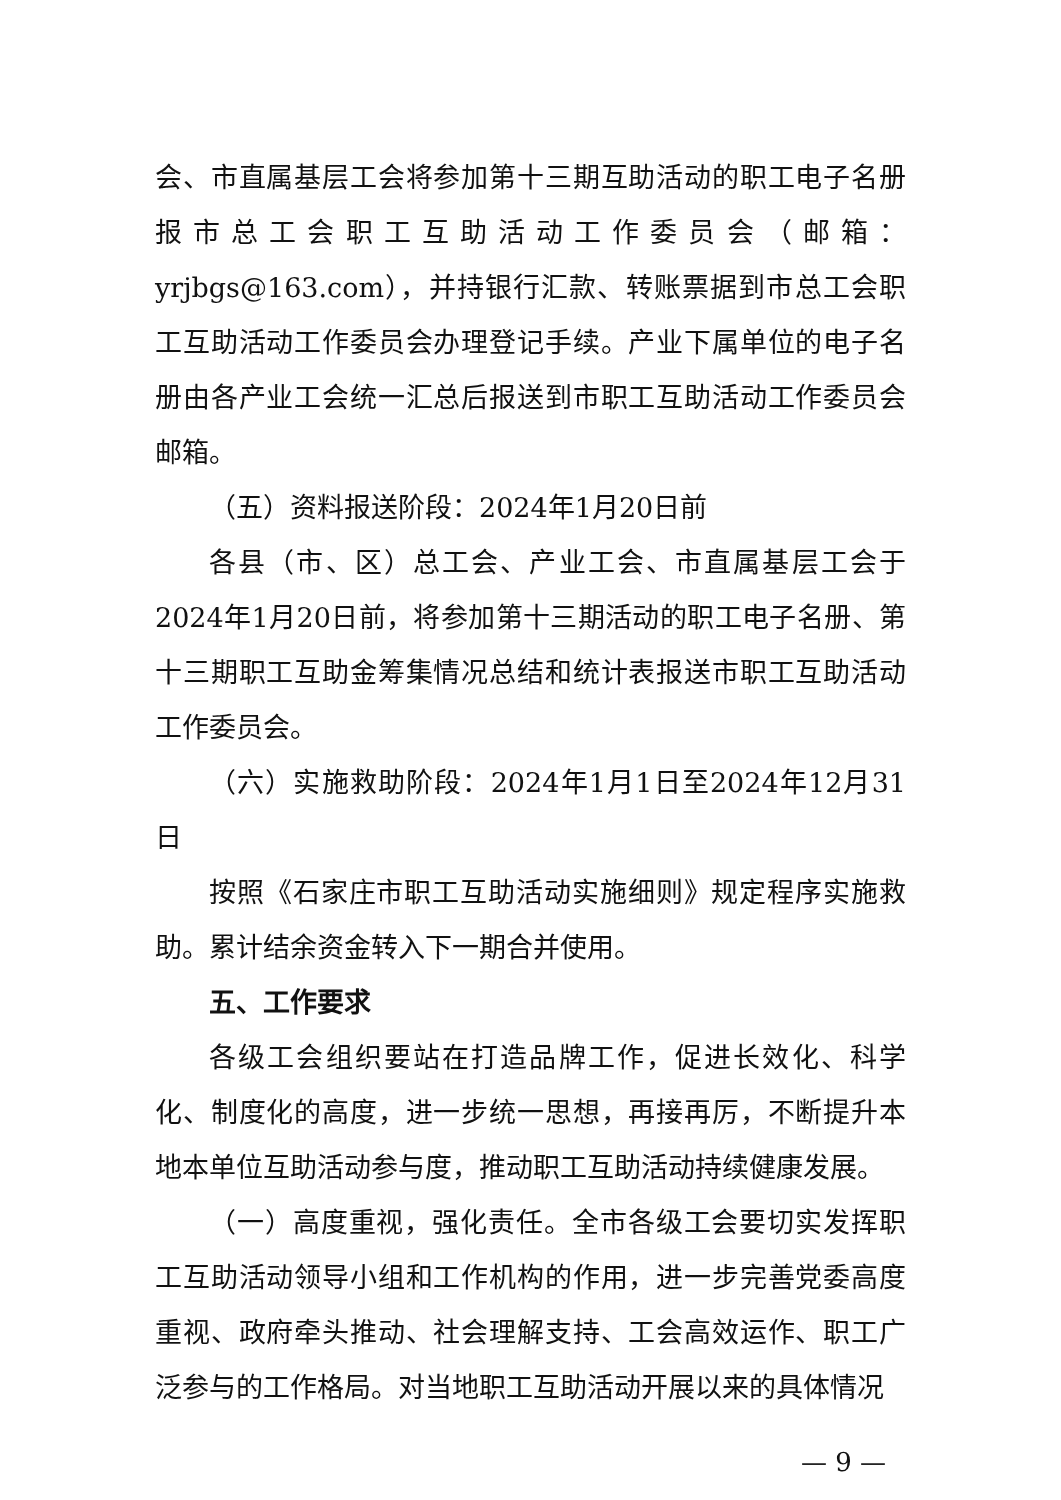会、市直属基层工会将参加第十三期互助活动的职工电子名册报市总工会职工互助活动工作委员会（邮箱：yrjbgs@163.com），并持银行汇款、转账票据到市总工会职工互助活动工作委员会办理登记手续。产业下属单位的电子名册由各产业工会统一汇总后报送到市职工互助活动工作委员会邮箱。
（五）资料报送阶段：2024年1月20日前
各县（市、区）总工会、产业工会、市直属基层工会于2024年1月20日前，将参加第十三期活动的职工电子名册、第十三期职工互助金筹集情况总结和统计表报送市职工互助活动工作委员会。
（六）实施救助阶段：2024年1月1日至2024年12月31日
按照《石家庄市职工互助活动实施细则》规定程序实施救助。累计结余资金转入下一期合并使用。
五、工作要求
各级工会组织要站在打造品牌工作，促进长效化、科学化、制度化的高度，进一步统一思想，再接再厉，不断提升本地本单位互助活动参与度，推动职工互助活动持续健康发展。
（一）高度重视，强化责任。全市各级工会要切实发挥职工互助活动领导小组和工作机构的作用，进一步完善党委高度重视、政府牵头推动、社会理解支持、工会高效运作、职工广泛参与的工作格局。对当地职工互助活动开展以来的具体情况
— 9 —